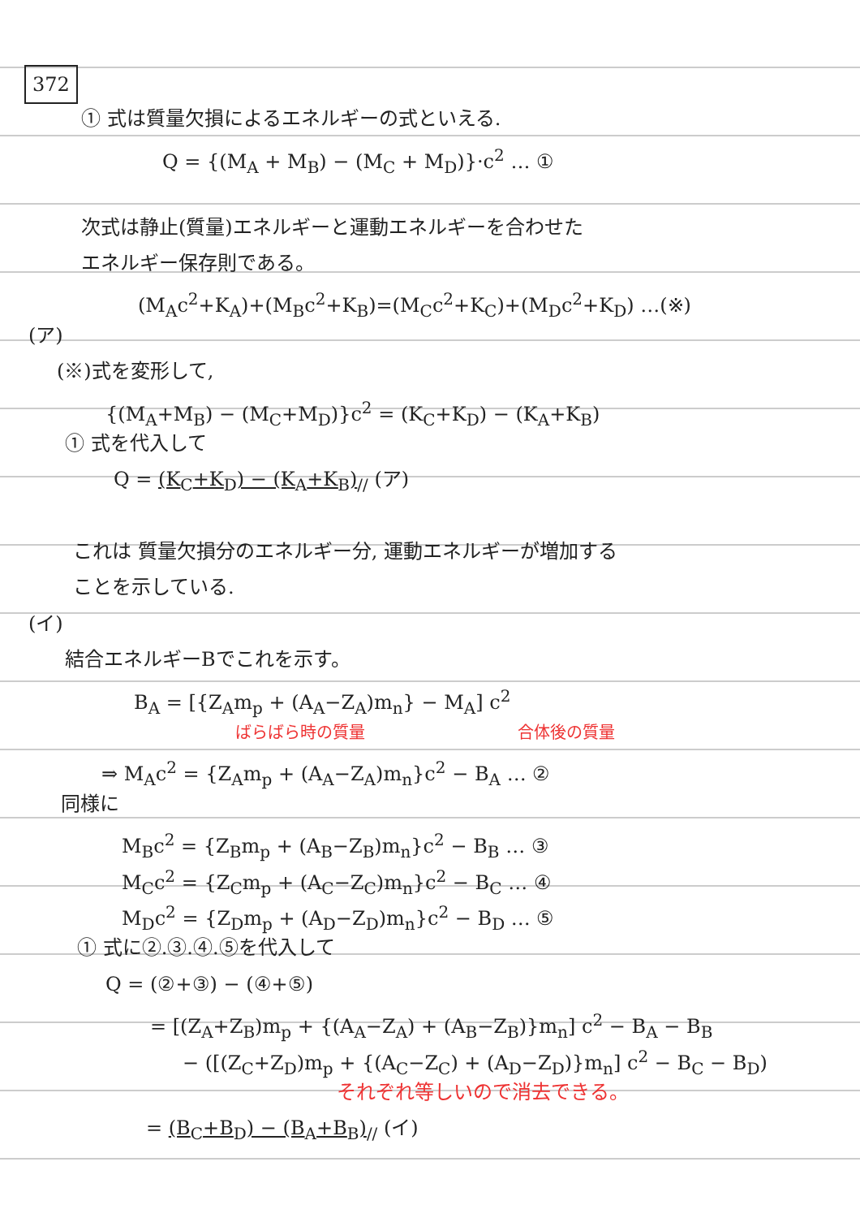372
① 式は質量欠損によるエネルギーの式といえる.
Q = {(M<sub>A</sub> + M<sub>B</sub>) − (M<sub>C</sub> + M<sub>D</sub>)}·c<sup>2</sup> … ①
次式は静止(質量)エネルギーと運動エネルギーを合わせた
エネルギー保存則である。
(M<sub>A</sub>c<sup>2</sup>+K<sub>A</sub>)+(M<sub>B</sub>c<sup>2</sup>+K<sub>B</sub>)=(M<sub>C</sub>c<sup>2</sup>+K<sub>C</sub>)+(M<sub>D</sub>c<sup>2</sup>+K<sub>D</sub>) …(※)
(ア)
(※)式を変形して,
{(M<sub>A</sub>+M<sub>B</sub>) − (M<sub>C</sub>+M<sub>D</sub>)}c<sup>2</sup> = (K<sub>C</sub>+K<sub>D</sub>) − (K<sub>A</sub>+K<sub>B</sub>)
① 式を代入して
Q = (K<sub>C</sub>+K<sub>D</sub>) − (K<sub>A</sub>+K<sub>B</sub>)<sub>//</sub> (ア)
これは 質量欠損分のエネルギー分, 運動エネルギーが増加する
ことを示している.
(イ)
結合エネルギーBでこれを示す。
B<sub>A</sub> = [{Z<sub>A</sub>m<sub>p</sub> + (A<sub>A</sub>−Z<sub>A</sub>)m<sub>n</sub>} − M<sub>A</sub>] c<sup>2</sup>
ばらばら時の質量 合体後の質量
⇒ M<sub>A</sub>c<sup>2</sup> = {Z<sub>A</sub>m<sub>p</sub> + (A<sub>A</sub>−Z<sub>A</sub>)m<sub>n</sub>}c<sup>2</sup> − B<sub>A</sub> … ②
同様に
M<sub>B</sub>c<sup>2</sup> = {Z<sub>B</sub>m<sub>p</sub> + (A<sub>B</sub>−Z<sub>B</sub>)m<sub>n</sub>}c<sup>2</sup> − B<sub>B</sub> … ③
M<sub>C</sub>c<sup>2</sup> = {Z<sub>C</sub>m<sub>p</sub> + (A<sub>C</sub>−Z<sub>C</sub>)m<sub>n</sub>}c<sup>2</sup> − B<sub>C</sub> … ④
M<sub>D</sub>c<sup>2</sup> = {Z<sub>D</sub>m<sub>p</sub> + (A<sub>D</sub>−Z<sub>D</sub>)m<sub>n</sub>}c<sup>2</sup> − B<sub>D</sub> … ⑤
① 式に②.③.④.⑤を代入して
Q = (②+③) − (④+⑤)
= [(Z<sub>A</sub>+Z<sub>B</sub>)m<sub>p</sub> + {(A<sub>A</sub>−Z<sub>A</sub>) + (A<sub>B</sub>−Z<sub>B</sub>)}m<sub>n</sub>] c<sup>2</sup> − B<sub>A</sub> − B<sub>B</sub>
− ([(Z<sub>C</sub>+Z<sub>D</sub>)m<sub>p</sub> + {(A<sub>C</sub>−Z<sub>C</sub>) + (A<sub>D</sub>−Z<sub>D</sub>)}m<sub>n</sub>] c<sup>2</sup> − B<sub>C</sub> − B<sub>D</sub>)
それぞれ等しいので消去できる。
= (B<sub>C</sub>+B<sub>D</sub>) − (B<sub>A</sub>+B<sub>B</sub>)<sub>//</sub> (イ)